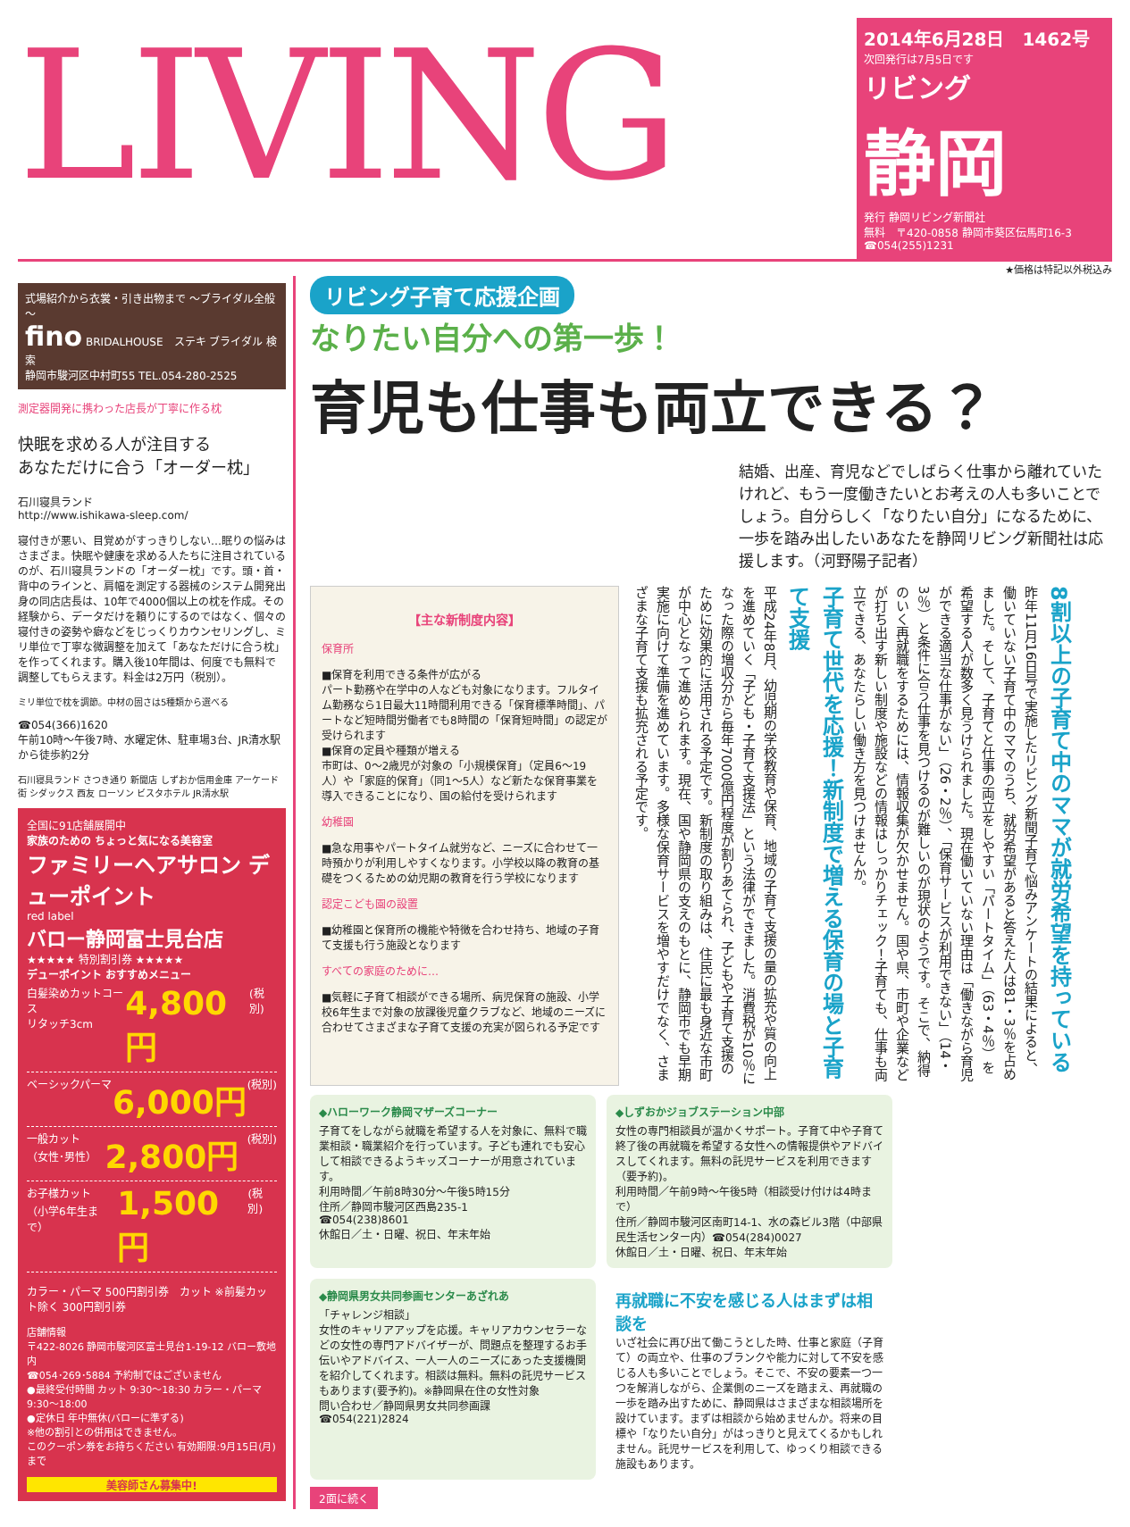LIVING
2014年6月28日　1462号
次回発行は7月5日です
リビング
静岡
発行 静岡リビング新聞社
無料　〒420-0858 静岡市葵区伝馬町16-3
☎054(255)1231
★価格は特記以外税込み
式場紹介から衣裳・引き出物まで ～ブライダル全般～
fino BRIDALHOUSE　ステキ ブライダル 検索
静岡市駿河区中村町55 TEL.054-280-2525
測定器開発に携わった店長が丁寧に作る枕
快眠を求める人が注目する
あなただけに合う「オーダー枕」
石川寝具ランド
http://www.ishikawa-sleep.com/
寝付きが悪い、目覚めがすっきりしない…眠りの悩みはさまざま。快眠や健康を求める人たちに注目されているのが、石川寝具ランドの「オーダー枕」です。頭・首・背中のラインと、肩幅を測定する器械のシステム開発出身の同店店長は、10年で4000個以上の枕を作成。その経験から、データだけを頼りにするのではなく、個々の寝付きの姿勢や癖などをじっくりカウンセリングし、ミリ単位で丁寧な微調整を加えて「あなただけに合う枕」を作ってくれます。購入後10年間は、何度でも無料で調整してもらえます。料金は2万円（税別）。
ミリ単位で枕を調節。中材の固さは5種類から選べる
☎054(366)1620
午前10時～午後7時、水曜定休、駐車場3台、JR清水駅から徒歩約2分
石川寝具ランド さつき通り 新聞店 しずおか信用金庫 アーケード街 シダックス 西友 ローソン ビスタホテル JR清水駅
全国に91店舗展開中
家族のための ちょっと気になる美容室
ファミリーヘアサロン デューポイント
red label
バロー静岡富士見台店
★★★★★ 特別割引券 ★★★★★
デューポイント おすすめメニュー
白髪染めカットコース
リタッチ3cm 4,800円 (税別)
ベーシックパーマ 6,000円 (税別)
一般カット
（女性･男性） 2,800円 (税別)
お子様カット
（小学6年生まで） 1,500円 (税別)
カラー・パーマ 500円割引券　カット ※前髪カット除く 300円割引券
店舗情報
〒422-8026 静岡市駿河区富士見台1-19-12 バロー敷地内
☎054･269･5884 予約制ではございません
●最終受付時間 カット 9:30～18:30 カラー・パーマ 9:30～18:00
●定休日 年中無休(バローに準ずる)
※他の割引との併用はできません。
このクーポン券をお持ちください 有効期限:9月15日(月)まで
美容師さん募集中!
リビング子育て応援企画
なりたい自分への第一歩！
育児も仕事も両立できる？
結婚、出産、育児などでしばらく仕事から離れていたけれど、もう一度働きたいとお考えの人も多いことでしょう。自分らしく「なりたい自分」になるために、一歩を踏み出したいあなたを静岡リビング新聞社は応援します。（河野陽子記者）
【主な新制度内容】
保育所
■保育を利用できる条件が広がる
パート勤務や在学中の人なども対象になります。フルタイム勤務なら1日最大11時間利用できる「保育標準時間」、パートなど短時間労働者でも8時間の「保育短時間」の認定が受けられます
■保育の定員や種類が増える
市町は、0～2歳児が対象の「小規模保育」（定員6～19人）や「家庭的保育」（同1～5人）など新たな保育事業を導入できることになり、国の給付を受けられます
幼稚園
■急な用事やパートタイム就労など、ニーズに合わせて一時預かりが利用しやすくなります。小学校以降の教育の基礎をつくるための幼児期の教育を行う学校になります
認定こども園の設置
■幼稚園と保育所の機能や特徴を合わせ持ち、地域の子育て支援も行う施設となります
すべての家庭のために…
■気軽に子育て相談ができる場所、病児保育の施設、小学校6年生まで対象の放課後児童クラブなど、地域のニーズに合わせてさまざまな子育て支援の充実が図られる予定です
8割以上の子育て中のママが就労希望を持っている
昨年11月16日号で実施したリビング新聞子育て悩みアンケートの結果によると、働いていない子育て中のママのうち、就労希望があると答えた人は81・3％を占めました。そして、子育てと仕事の両立をしやすい「パートタイム」（63・4％）を希望する人が数多く見うけられました。現在働いていない理由は「働きながら育児ができる適当な仕事がない」（26・2％）、「保育サービスが利用できない」（14・3％）と条件に合う仕事を見つけるのが難しいのが現状のようです。そこで、納得のいく再就職をするためには、情報収集が欠かせません。国や県、市町や企業などが打ち出す新しい制度や施設などの情報はしっかりチェック！子育ても、仕事も両立できる、あなたらしい働き方を見つけませんか。
子育て世代を応援！新制度で増える保育の場と子育て支援
平成24年8月、幼児期の学校教育や保育、地域の子育て支援の量の拡充や質の向上を進めていく「子ども・子育て支援法」という法律ができました。消費税が10％になった際の増収分から毎年7000億円程度が割りあてられ、子どもや子育て支援のために効果的に活用される予定です。新制度の取り組みは、住民に最も身近な市町が中心となって進められます。現在、国や静岡県の支えのもとに、静岡市でも早期実施に向けて準備を進めています。多様な保育サービスを増やすだけでなく、さまざまな子育て支援も拡充される予定です。
◆ハローワーク静岡マザーズコーナー
子育てをしながら就職を希望する人を対象に、無料で職業相談・職業紹介を行っています。子ども連れでも安心して相談できるようキッズコーナーが用意されています。
利用時間／午前8時30分～午後5時15分
住所／静岡市駿河区西島235-1
☎054(238)8601
休館日／土・日曜、祝日、年末年始
◆しずおかジョブステーション中部
女性の専門相談員が温かくサポート。子育て中や子育て終了後の再就職を希望する女性への情報提供やアドバイスしてくれます。無料の託児サービスを利用できます（要予約)。
利用時間／午前9時～午後5時（相談受け付けは4時まで）
住所／静岡市駿河区南町14-1、水の森ビル3階（中部県民生活センター内）☎054(284)0027
休館日／土・日曜、祝日、年末年始
◆静岡県男女共同参画センターあざれあ
「チャレンジ相談」
女性のキャリアアップを応援。キャリアカウンセラーなどの女性の専門アドバイザーが、問題点を整理するお手伝いやアドバイス、一人一人のニーズにあった支援機関を紹介してくれます。相談は無料。無料の託児サービスもあります(要予約)。※静岡県在住の女性対象
問い合わせ／静岡県男女共同参画課
☎054(221)2824
再就職に不安を感じる人はまずは相談を
いざ社会に再び出て働こうとした時、仕事と家庭（子育て）の両立や、仕事のブランクや能力に対して不安を感じる人も多いことでしょう。そこで、不安の要素一つ一つを解消しながら、企業側のニーズを踏まえ、再就職の一歩を踏み出すために、静岡県はさまざまな相談場所を設けています。まずは相談から始めませんか。将来の目標や「なりたい自分」がはっきりと見えてくるかもしれません。託児サービスを利用して、ゆっくり相談できる施設もあります。
2面に続く